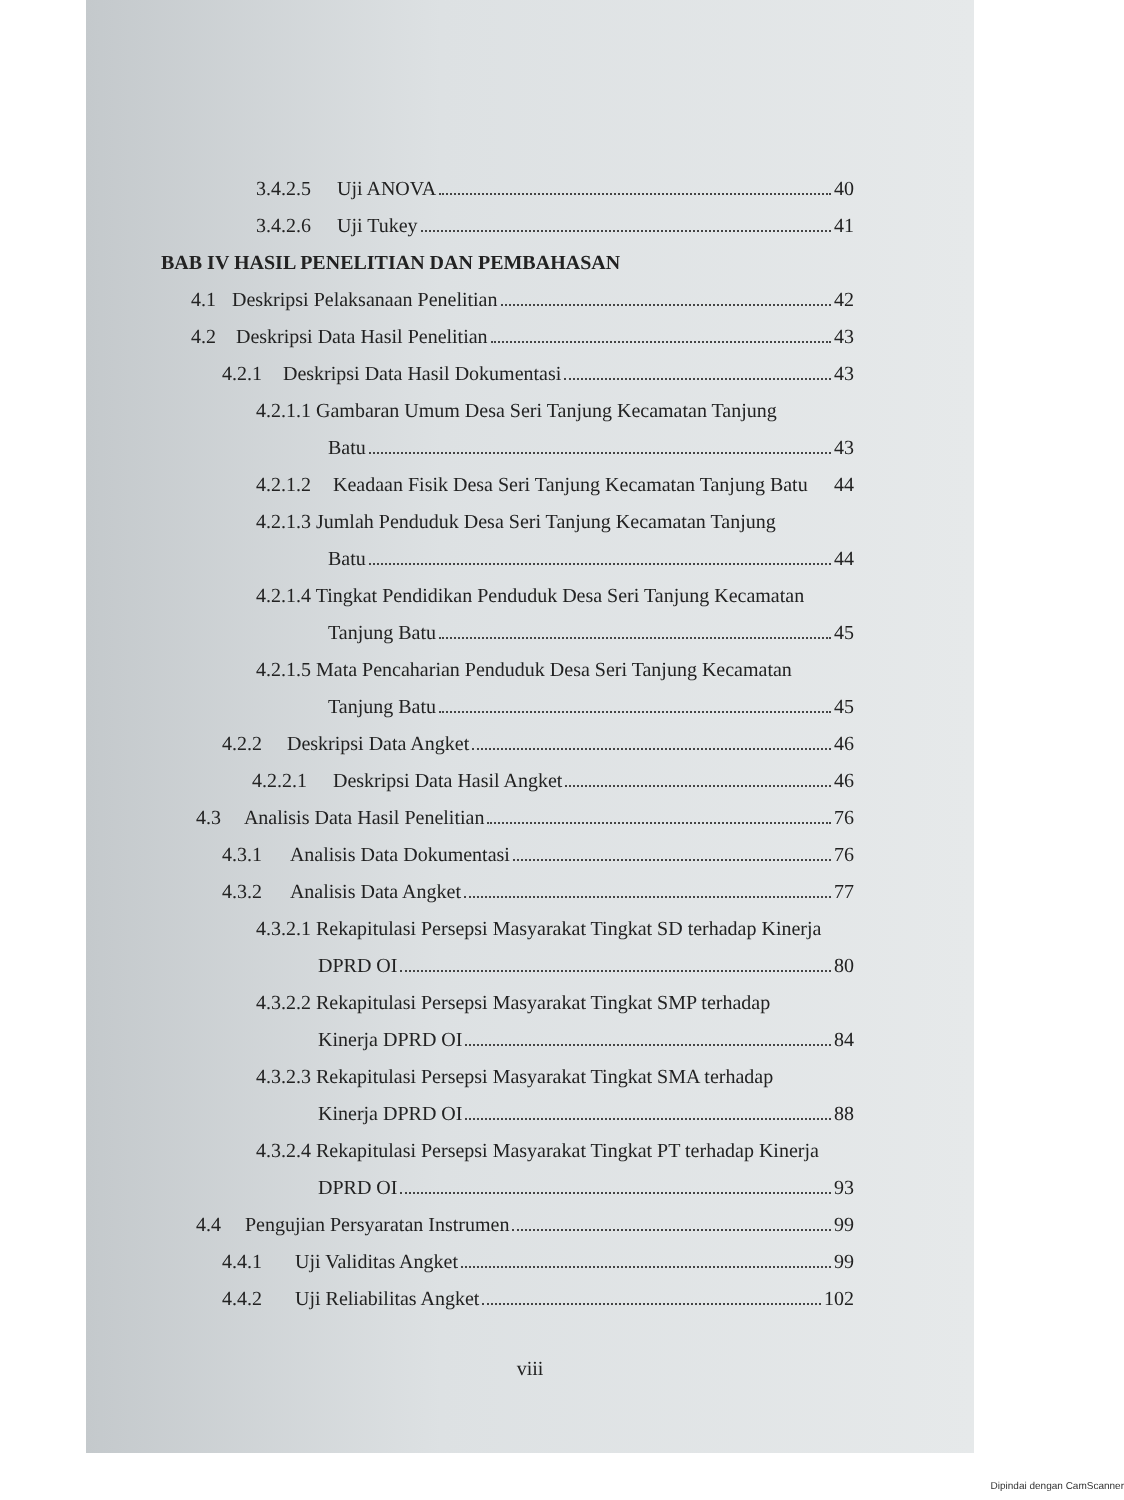3.4.2.5 Uji ANOVA 40
3.4.2.6 Uji Tukey 41
BAB IV HASIL PENELITIAN DAN PEMBAHASAN
4.1 Deskripsi Pelaksanaan Penelitian 42
4.2 Deskripsi Data Hasil Penelitian 43
4.2.1 Deskripsi Data Hasil Dokumentasi 43
4.2.1.1 Gambaran Umum Desa Seri Tanjung Kecamatan Tanjung
Batu 43
4.2.1.2 Keadaan Fisik Desa Seri Tanjung Kecamatan Tanjung Batu 44
4.2.1.3 Jumlah Penduduk Desa Seri Tanjung Kecamatan Tanjung
Batu 44
4.2.1.4 Tingkat Pendidikan Penduduk Desa Seri Tanjung Kecamatan
Tanjung Batu 45
4.2.1.5 Mata Pencaharian Penduduk Desa Seri Tanjung Kecamatan
Tanjung Batu 45
4.2.2 Deskripsi Data Angket 46
4.2.2.1 Deskripsi Data Hasil Angket 46
4.3 Analisis Data Hasil Penelitian 76
4.3.1 Analisis Data Dokumentasi 76
4.3.2 Analisis Data Angket 77
4.3.2.1 Rekapitulasi Persepsi Masyarakat Tingkat SD terhadap Kinerja
DPRD OI 80
4.3.2.2 Rekapitulasi Persepsi Masyarakat Tingkat SMP terhadap
Kinerja DPRD OI 84
4.3.2.3 Rekapitulasi Persepsi Masyarakat Tingkat SMA terhadap
Kinerja DPRD OI 88
4.3.2.4 Rekapitulasi Persepsi Masyarakat Tingkat PT terhadap Kinerja
DPRD OI 93
4.4 Pengujian Persyaratan Instrumen 99
4.4.1 Uji Validitas Angket 99
4.4.2 Uji Reliabilitas Angket 102
viii
Dipindai dengan CamScanner